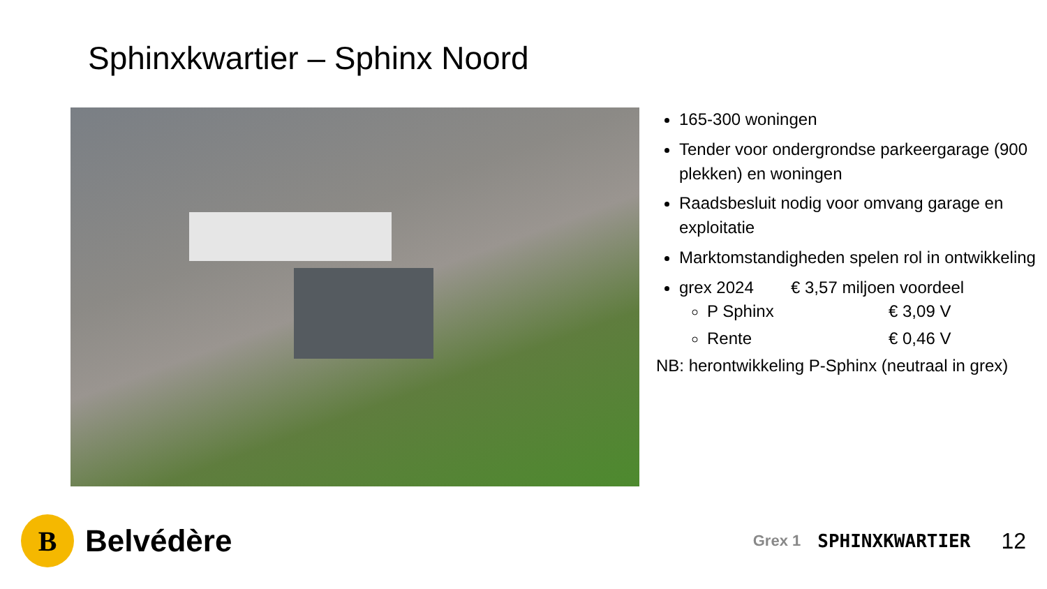Sphinxkwartier – Sphinx Noord
165-300 woningen
Tender voor ondergrondse parkeergarage (900 plekken) en woningen
Raadsbesluit nodig voor omvang garage en exploitatie
Marktomstandigheden spelen rol in ontwikkeling
grex 2024 € 3,57 miljoen voordeel
P Sphinx € 3,09 V
Rente € 0,46 V
NB: herontwikkeling P-Sphinx (neutraal in grex)
B
Belvédère
Grex 1 SPHINXKWARTIER 12